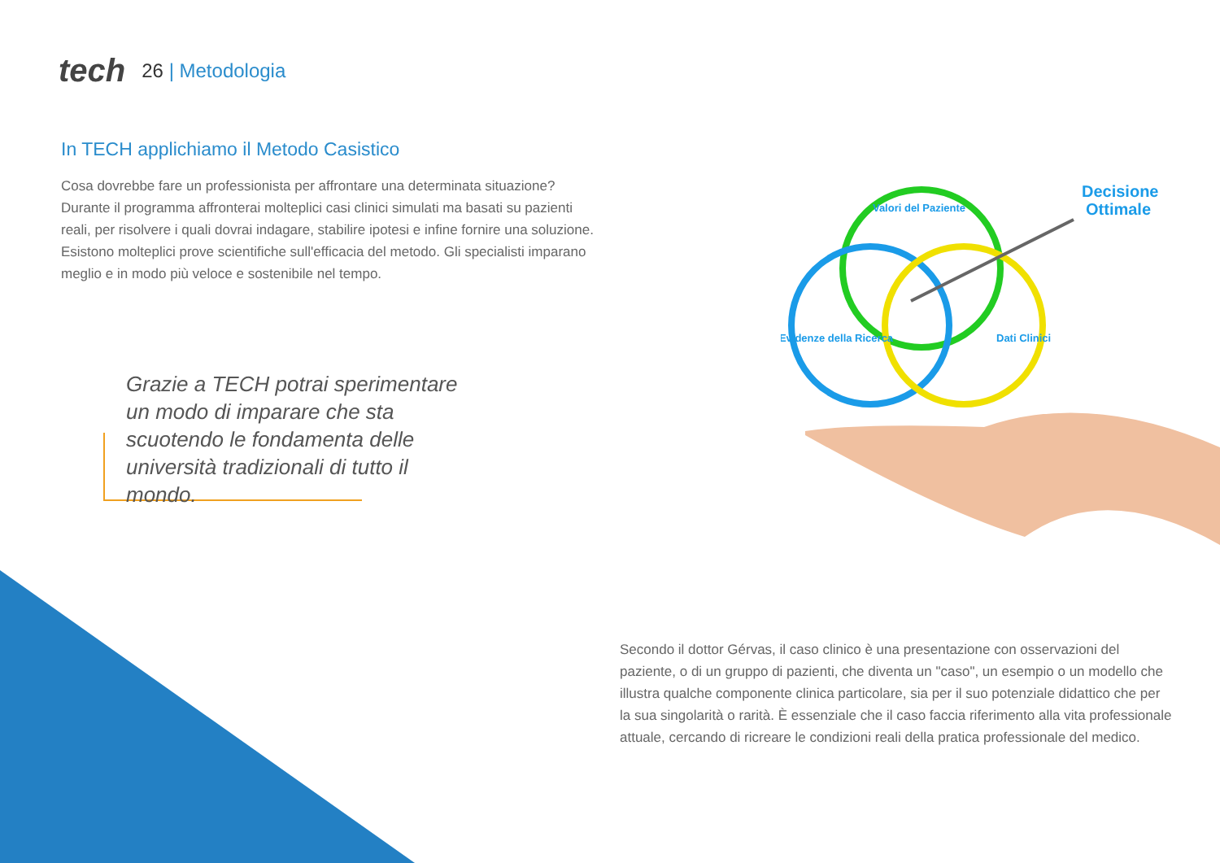tech
26 | Metodologia
In TECH applichiamo il Metodo Casistico
Cosa dovrebbe fare un professionista per affrontare una determinata situazione? Durante il programma affronterai molteplici casi clinici simulati ma basati su pazienti reali, per risolvere i quali dovrai indagare, stabilire ipotesi e infine fornire una soluzione. Esistono molteplici prove scientifiche sull'efficacia del metodo. Gli specialisti imparano meglio e in modo più veloce e sostenibile nel tempo.
Grazie a TECH potrai sperimentare un modo di imparare che sta scuotendo le fondamenta delle università tradizionali di tutto il mondo.
Valori del Paziente
Evidenze della Ricerca
Dati Clinici
Decisione
Ottimale
Secondo il dottor Gérvas, il caso clinico è una presentazione con osservazioni del paziente, o di un gruppo di pazienti, che diventa un "caso", un esempio o un modello che illustra qualche componente clinica particolare, sia per il suo potenziale didattico che per la sua singolarità o rarità. È essenziale che il caso faccia riferimento alla vita professionale attuale, cercando di ricreare le condizioni reali della pratica professionale del medico.